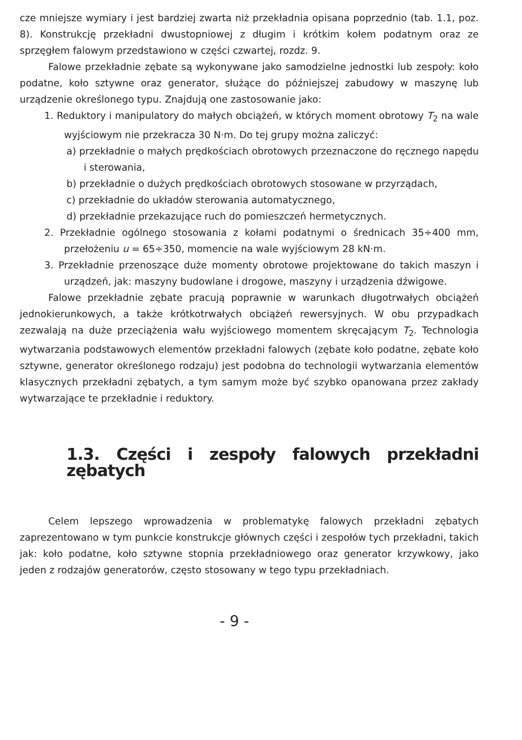cze mniejsze wymiary i jest bardziej zwarta niż przekładnia opisana poprzednio (tab. 1.1, poz. 8). Konstrukcję przekładni dwustopniowej z długim i krótkim kołem podatnym oraz ze sprzęgłem falowym przedstawiono w części czwartej, rozdz. 9.
Falowe przekładnie zębate są wykonywane jako samodzielne jednostki lub zespoły: koło podatne, koło sztywne oraz generator, służące do późniejszej zabudowy w maszynę lub urządzenie określonego typu. Znajdują one zastosowanie jako:
1. Reduktory i manipulatory do małych obciążeń, w których moment obrotowy T<sub>2</sub> na wale wyjściowym nie przekracza 30 N·m. Do tej grupy można zaliczyć:
a) przekładnie o małych prędkościach obrotowych przeznaczone do ręcznego napędu i sterowania,
b) przekładnie o dużych prędkościach obrotowych stosowane w przyrządach,
c) przekładnie do układów sterowania automatycznego,
d) przekładnie przekazujące ruch do pomieszczeń hermetycznych.
2. Przekładnie ogólnego stosowania z kołami podatnymi o średnicach 35÷400 mm, przełożeniu u = 65÷350, momencie na wale wyjściowym 28 kN·m.
3. Przekładnie przenoszące duże momenty obrotowe projektowane do takich maszyn i urządzeń, jak: maszyny budowlane i drogowe, maszyny i urządzenia dźwigowe.
Falowe przekładnie zębate pracują poprawnie w warunkach długotrwałych obciążeń jednokierunkowych, a także krótkotrwałych obciążeń rewersyjnych. W obu przypadkach zezwalają na duże przeciążenia wału wyjściowego momentem skręcającym T<sub>2</sub>. Technologia wytwarzania podstawowych elementów przekładni falowych (zębate koło podatne, zębate koło sztywne, generator określonego rodzaju) jest podobna do technologii wytwarzania elementów klasycznych przekładni zębatych, a tym samym może być szybko opanowana przez zakłady wytwarzające te przekładnie i reduktory.
1.3. Części i zespoły falowych przekładni zębatych
Celem lepszego wprowadzenia w problematykę falowych przekładni zębatych zaprezentowano w tym punkcie konstrukcje głównych części i zespołów tych przekładni, takich jak: koło podatne, koło sztywne stopnia przekładniowego oraz generator krzywkowy, jako jeden z rodzajów generatorów, często stosowany w tego typu przekładniach.
- 9 -